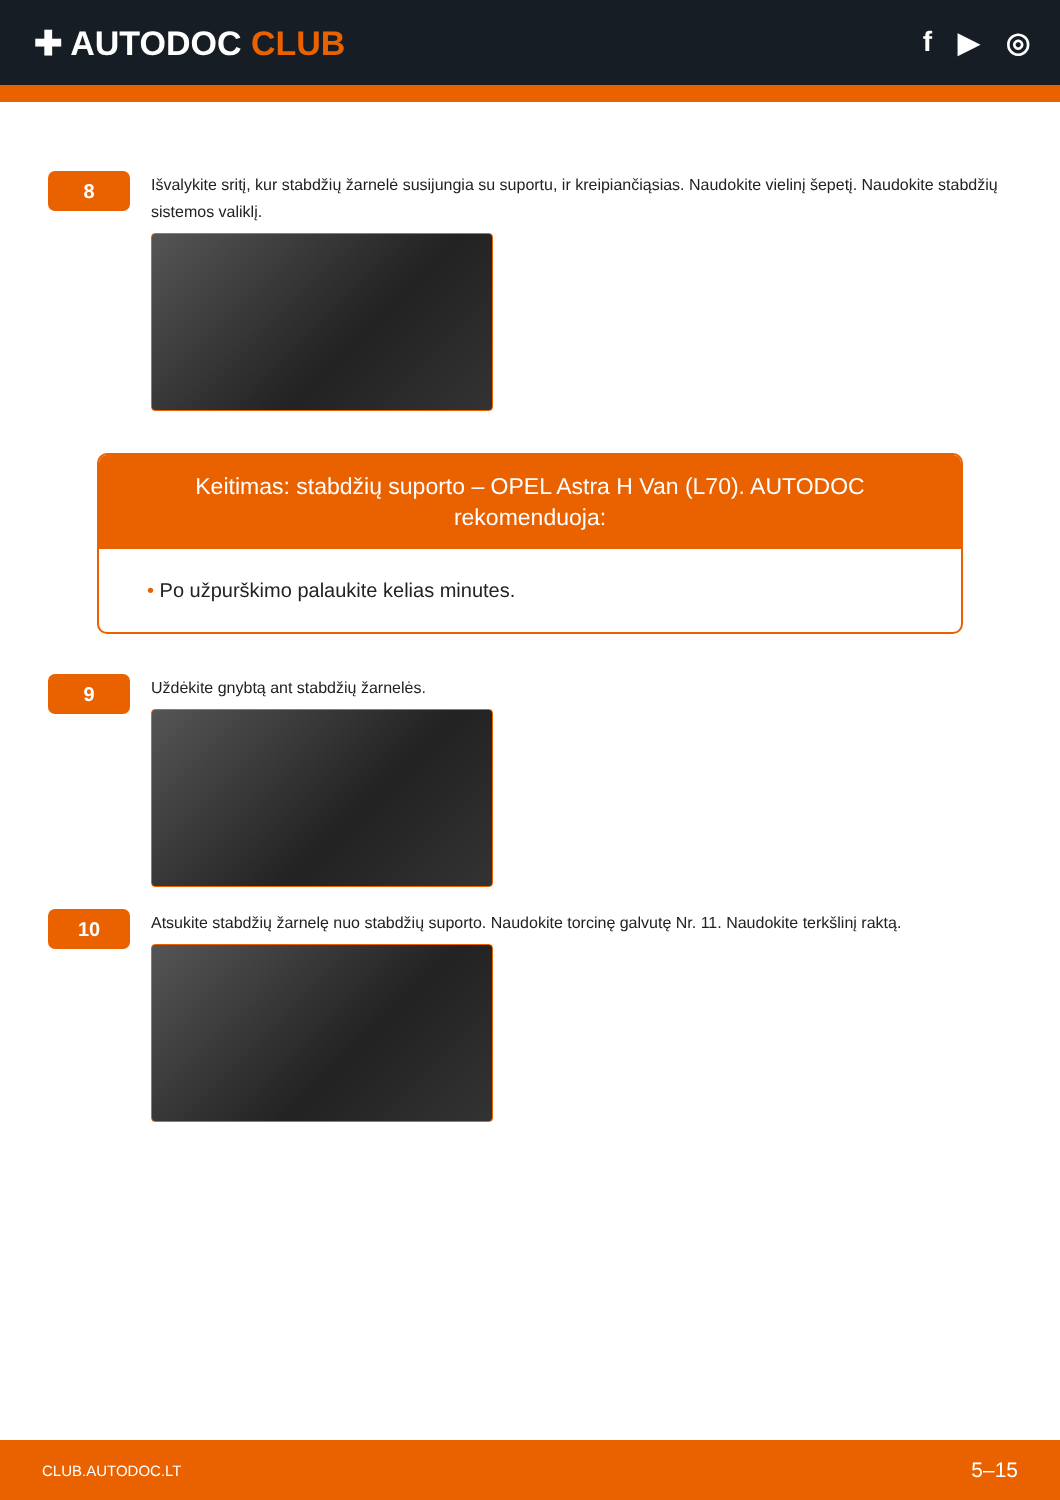✚ AUTODOC CLUB
f ▶ ◎
8
Išvalykite sritį, kur stabdžių žarnelė susijungia su suportu, ir kreipiančiąsias. Naudokite vielinį šepetį. Naudokite stabdžių sistemos valiklį.
Keitimas: stabdžių suporto – OPEL Astra H Van (L70). AUTODOC rekomenduoja:
• Po užpurškimo palaukite kelias minutes.
9
Uždėkite gnybtą ant stabdžių žarnelės.
10
Atsukite stabdžių žarnelę nuo stabdžių suporto. Naudokite torcinę galvutę Nr. 11. Naudokite terkšlinį raktą.
CLUB.AUTODOC.LT 5–15